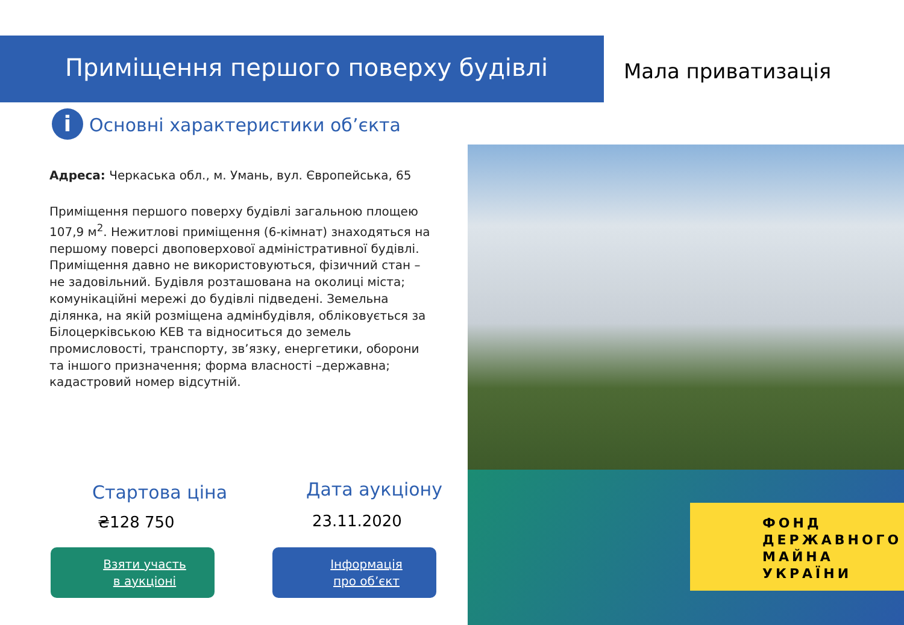Приміщення першого поверху будівлі
Мала приватизація
i Основні характеристики об’єкта
Адреса: Черкаська обл., м. Умань, вул. Європейська, 65
Приміщення першого поверху будівлі загальною площею 107,9 м<sup>2</sup>. Нежитлові приміщення (6-кімнат) знаходяться на першому поверсі двоповерхової адміністративної будівлі. Приміщення давно не використовуються, фізичний стан – не задовільний. Будівля розташована на околиці міста; комунікаційні мережі до будівлі підведені. Земельна ділянка, на якій розміщена адмінбудівля, обліковується за Білоцерківською КЕВ та відноситься до земель промисловості, транспорту, зв’язку, енергетики, оборони та іншого призначення; форма власності –державна; кадастровий номер відсутній.
ФОНД
ДЕРЖАВНОГО
МАЙНА
УКРАЇНИ
Стартова ціна
₴128 750
Дата аукціону
23.11.2020
Взяти участь
в аукціоні
Інформація
про об’єкт